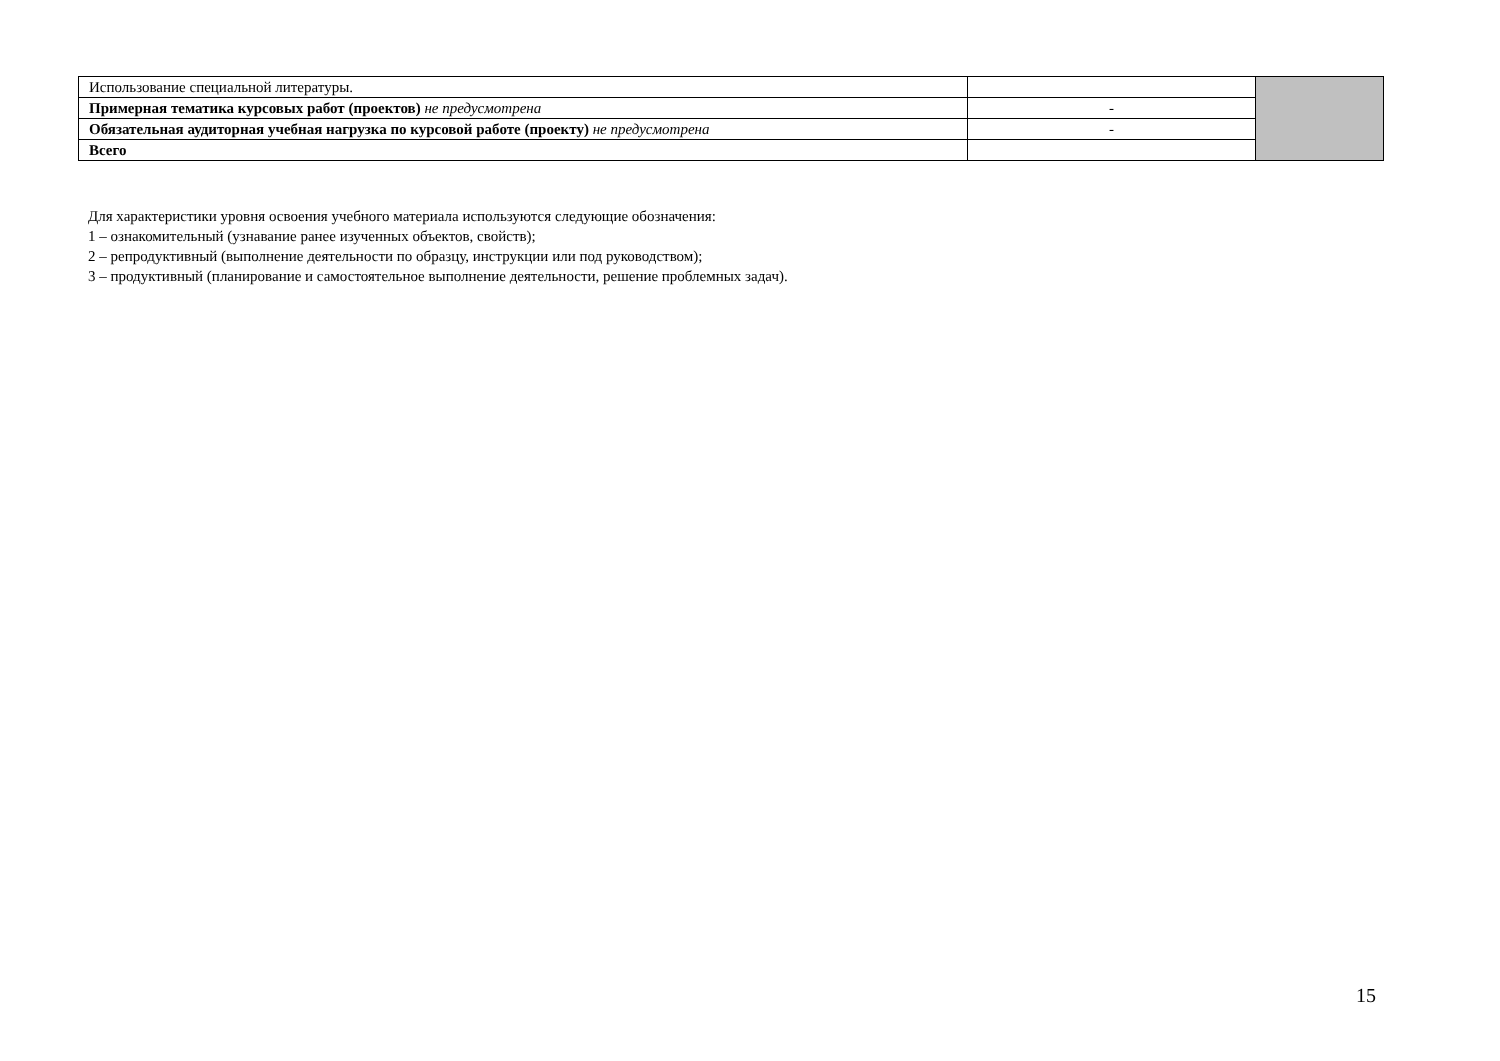| Использование специальной литературы. | | |
| Примерная тематика курсовых работ (проектов) не предусмотрена | - | |
| Обязательная аудиторная учебная нагрузка по курсовой работе (проекту) не предусмотрена | - | |
| Всего | | |
Для характеристики уровня освоения учебного материала используются следующие обозначения:
1 – ознакомительный (узнавание ранее изученных объектов, свойств);
2 – репродуктивный (выполнение деятельности по образцу, инструкции или под руководством);
3 – продуктивный (планирование и самостоятельное выполнение деятельности, решение проблемных задач).
15